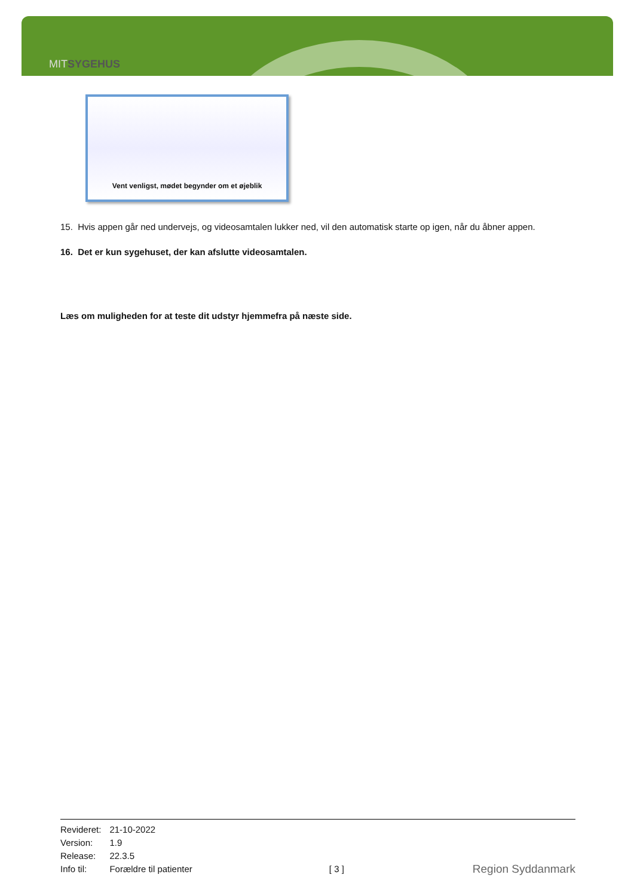MITSYGEHUS
Vent venligst, mødet begynder om et øjeblik
15. Hvis appen går ned undervejs, og videosamtalen lukker ned, vil den automatisk starte op igen, når du åbner appen.
16. Det er kun sygehuset, der kan afslutte videosamtalen.
Læs om muligheden for at teste dit udstyr hjemmefra på næste side.
| Revideret: | 21-10-2022 |
| Version: | 1.9 |
| Release: | 22.3.5 |
| Info til: | Forældre til patienter |
[ 3 ] Region Syddanmark